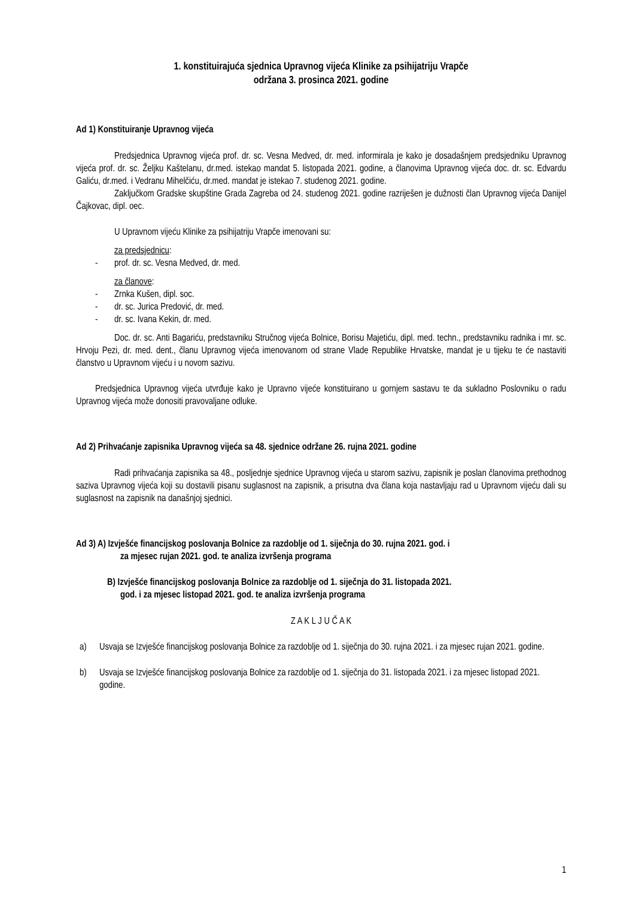1. konstituirajuća sjednica Upravnog vijeća Klinike za psihijatriju Vrapče
održana 3. prosinca 2021. godine
Ad 1) Konstituiranje Upravnog vijeća
Predsjednica Upravnog vijeća prof. dr. sc. Vesna Medved, dr. med. informirala je kako je dosadašnjem predsjedniku Upravnog vijeća prof. dr. sc. Željku Kaštelanu, dr.med. istekao mandat 5. listopada 2021. godine, a članovima Upravnog vijeća doc. dr. sc. Edvardu Galiću, dr.med. i Vedranu Mihelčiću, dr.med. mandat je istekao 7. studenog 2021. godine.
Zaključkom Gradske skupštine Grada Zagreba od 24. studenog 2021. godine razriješen je dužnosti član Upravnog vijeća Danijel Čajkovac, dipl. oec.
U Upravnom vijeću Klinike za psihijatriju Vrapče imenovani su:
za predsjednicu:
- prof. dr. sc. Vesna Medved, dr. med.
za članove:
- Zrnka Kušen, dipl. soc.
- dr. sc. Jurica Predović, dr. med.
- dr. sc. Ivana Kekin, dr. med.
Doc. dr. sc. Anti Bagariću, predstavniku Stručnog vijeća Bolnice, Borisu Majetiću, dipl. med. techn., predstavniku radnika i mr. sc. Hrvoju Pezi, dr. med. dent., članu Upravnog vijeća imenovanom od strane Vlade Republike Hrvatske, mandat je u tijeku te će nastaviti članstvo u Upravnom vijeću i u novom sazivu.
Predsjednica Upravnog vijeća utvrđuje kako je Upravno vijeće konstituirano u gornjem sastavu te da sukladno Poslovniku o radu Upravnog vijeća može donositi pravovaljane odluke.
Ad 2) Prihvaćanje zapisnika Upravnog vijeća sa 48. sjednice održane 26. rujna 2021. godine
Radi prihvaćanja zapisnika sa 48., posljednje sjednice Upravnog vijeća u starom sazivu, zapisnik je poslan članovima prethodnog saziva Upravnog vijeća koji su dostavili pisanu suglasnost na zapisnik, a prisutna dva člana koja nastavljaju rad u Upravnom vijeću dali su suglasnost na zapisnik na današnjoj sjednici.
Ad 3) A) Izvješće financijskog poslovanja Bolnice za razdoblje od 1. siječnja do 30. rujna 2021. god. i
za mjesec rujan 2021. god. te analiza izvršenja programa
B) Izvješće financijskog poslovanja Bolnice za razdoblje od 1. siječnja do 31. listopada 2021.
god. i za mjesec listopad 2021. god. te analiza izvršenja programa
Z A K L J U Č A K
a) Usvaja se Izvješće financijskog poslovanja Bolnice za razdoblje od 1. siječnja do 30. rujna 2021. i za mjesec rujan 2021. godine.
b) Usvaja se Izvješće financijskog poslovanja Bolnice za razdoblje od 1. siječnja do 31. listopada 2021. i za mjesec listopad 2021. godine.
1